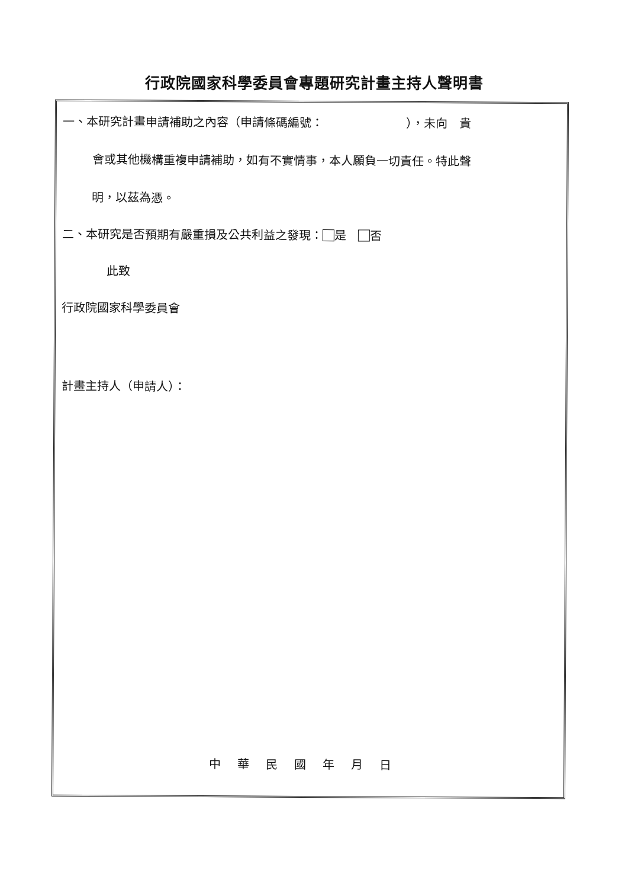行政院國家科學委員會專題研究計畫主持人聲明書
一、本研究計畫申請補助之內容（申請條碼編號：　　　　　　　），未向　貴
會或其他機構重複申請補助，如有不實情事，本人願負一切責任。特此聲
明，以茲為憑。
二、本研究是否預期有嚴重損及公共利益之發現： 是　 否
此致
行政院國家科學委員會
計畫主持人（申請人）：
中華民國年月日